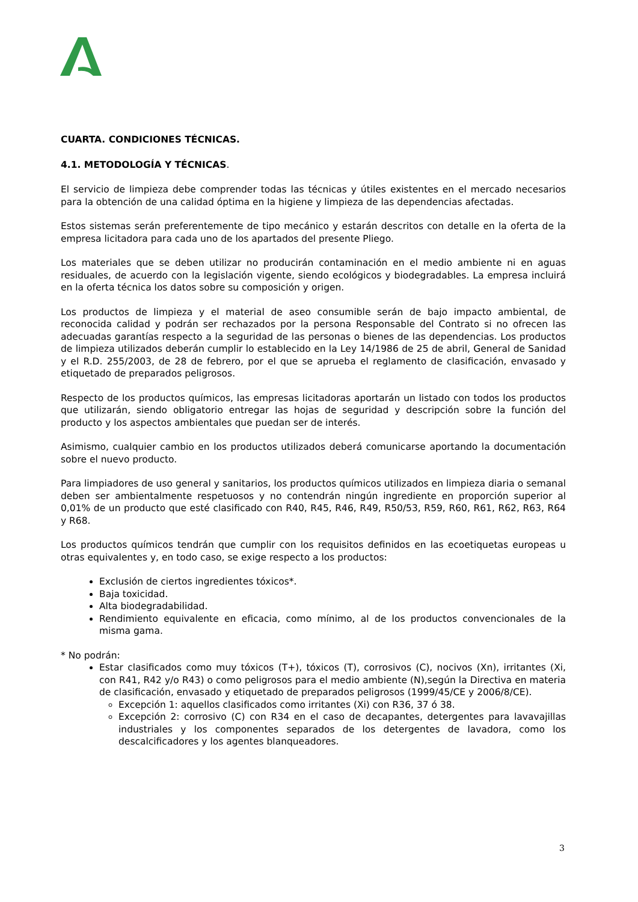CUARTA. CONDICIONES TÉCNICAS.
4.1. METODOLOGÍA Y TÉCNICAS.
El servicio de limpieza debe comprender todas las técnicas y útiles existentes en el mercado necesarios para la obtención de una calidad óptima en la higiene y limpieza de las dependencias afectadas.
Estos sistemas serán preferentemente de tipo mecánico y estarán descritos con detalle en la oferta de la empresa licitadora para cada uno de los apartados del presente Pliego.
Los materiales que se deben utilizar no producirán contaminación en el medio ambiente ni en aguas residuales, de acuerdo con la legislación vigente, siendo ecológicos y biodegradables. La empresa incluirá en la oferta técnica los datos sobre su composición y origen.
Los productos de limpieza y el material de aseo consumible serán de bajo impacto ambiental, de reconocida calidad y podrán ser rechazados por la persona Responsable del Contrato si no ofrecen las adecuadas garantías respecto a la seguridad de las personas o bienes de las dependencias. Los productos de limpieza utilizados deberán cumplir lo establecido en la Ley 14/1986 de 25 de abril, General de Sanidad y el R.D. 255/2003, de 28 de febrero, por el que se aprueba el reglamento de clasificación, envasado y etiquetado de preparados peligrosos.
Respecto de los productos químicos, las empresas licitadoras aportarán un listado con todos los productos que utilizarán, siendo obligatorio entregar las hojas de seguridad y descripción sobre la función del producto y los aspectos ambientales que puedan ser de interés.
Asimismo, cualquier cambio en los productos utilizados deberá comunicarse aportando la documentación sobre el nuevo producto.
Para limpiadores de uso general y sanitarios, los productos químicos utilizados en limpieza diaria o semanal deben ser ambientalmente respetuosos y no contendrán ningún ingrediente en proporción superior al 0,01% de un producto que esté clasificado con R40, R45, R46, R49, R50/53, R59, R60, R61, R62, R63, R64 y R68.
Los productos químicos tendrán que cumplir con los requisitos definidos en las ecoetiquetas europeas u otras equivalentes y, en todo caso, se exige respecto a los productos:
Exclusión de ciertos ingredientes tóxicos*.
Baja toxicidad.
Alta biodegradabilidad.
Rendimiento equivalente en eficacia, como mínimo, al de los productos convencionales de la misma gama.
* No podrán:
Estar clasificados como muy tóxicos (T+), tóxicos (T), corrosivos (C), nocivos (Xn), irritantes (Xi, con R41, R42 y/o R43) o como peligrosos para el medio ambiente (N),según la Directiva en materia de clasificación, envasado y etiquetado de preparados peligrosos (1999/45/CE y 2006/8/CE).
Excepción 1: aquellos clasificados como irritantes (Xi) con R36, 37 ó 38.
Excepción 2: corrosivo (C) con R34 en el caso de decapantes, detergentes para lavavajillas industriales y los componentes separados de los detergentes de lavadora, como los descalcificadores y los agentes blanqueadores.
3